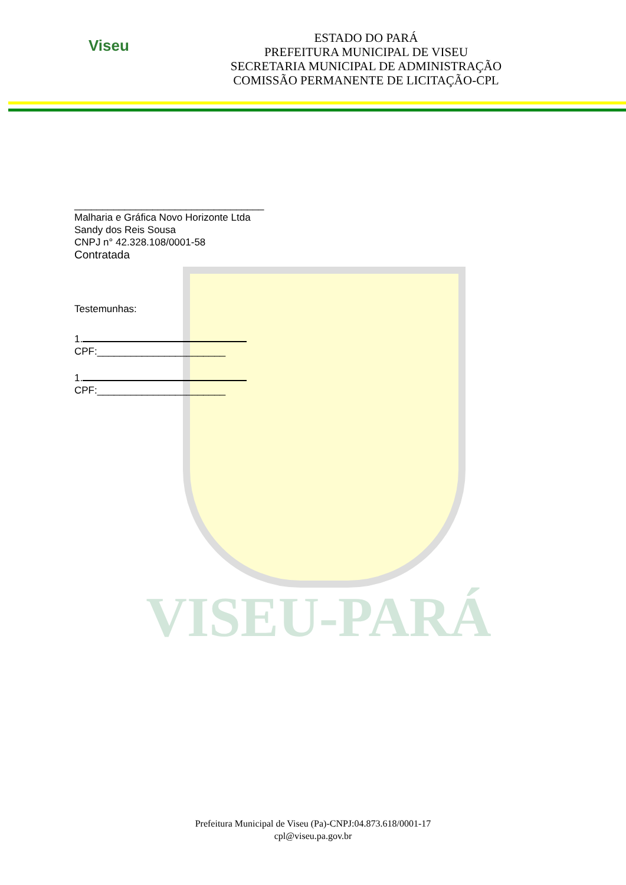Viseu
ESTADO DO PARÁ
PREFEITURA MUNICIPAL DE VISEU
SECRETARIA MUNICIPAL DE ADMINISTRAÇÃO
COMISSÃO PERMANENTE DE LICITAÇÃO-CPL
VISEU-PARÁ
__________________________________
Malharia e Gráfica Novo Horizonte Ltda
Sandy dos Reis Sousa
CNPJ n° 42.328.108/0001-58
Contratada
Testemunhas:
1.
CPF:_______________________
1.
CPF:_______________________
Prefeitura Municipal de Viseu (Pa)-CNPJ:04.873.618/0001-17
cpl@viseu.pa.gov.br